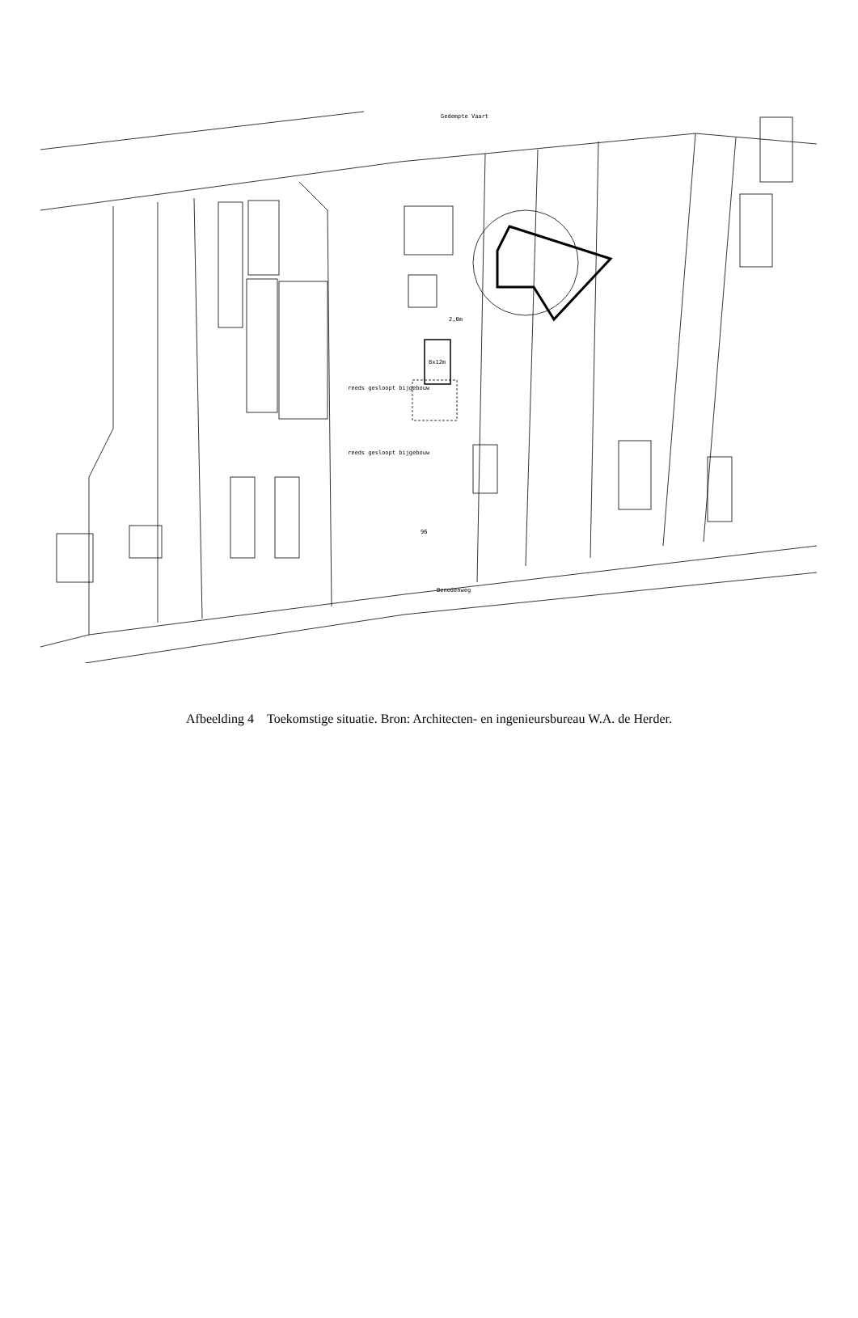8x12m
reeds gesloopt bijgebouw
reeds gesloopt bijgebouw
Gedempte Vaart
Benedenweg
96
2,0m
Afbeelding 4 Toekomstige situatie. Bron: Architecten- en ingenieursbureau W.A. de Herder.